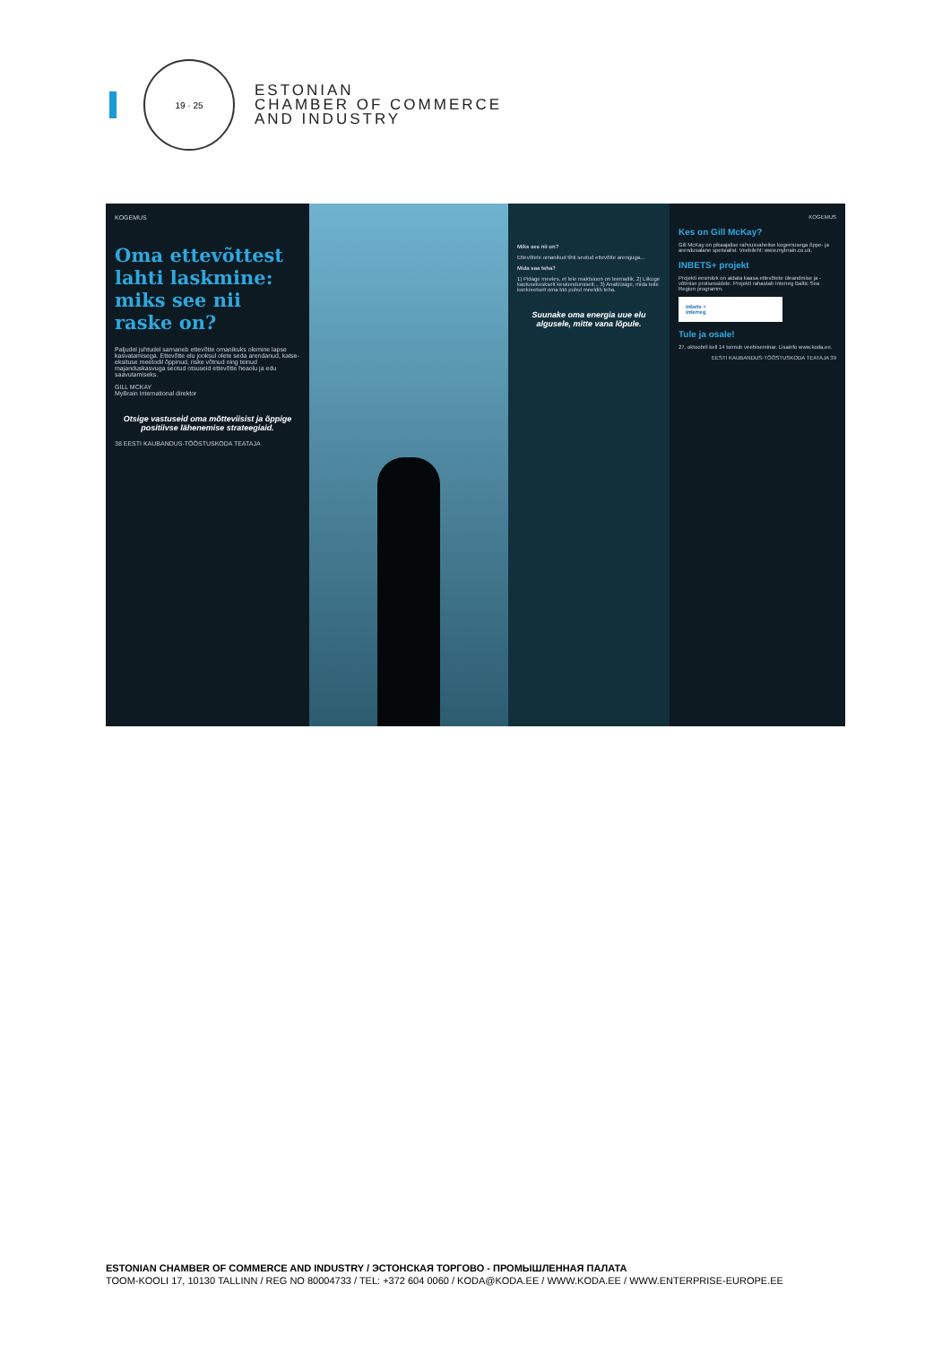19 · 25
ESTONIAN
CHAMBER OF COMMERCE
AND INDUSTRY
KOGEMUS
Oma ettevõttest lahti laskmine: miks see nii raske on?
Paljudel juhtudel sarnaneb ettevõtte omanikuks olemine lapse kasvatamisega. Ettevõtte elu jooksul olete seda arendanud, katse-eksituse meetodil õppinud, riske võtnud ning teinud majanduskasvuga seotud otsuseid ettevõtte heaolu ja edu saavutamiseks.
GILL MCKAY
MyBrain International direktor
Otsige vastuseid oma mõtteviisist ja õppige positiivse lähenemise strateegiaid.
38 EESTI KAUBANDUS-TÖÖSTUSKODA TEATAJA
Miks see nii on?
Ettevõtete omanikud tihti seotud ettevõtte arenguga...
Mida saa teha?
1) Pidage meeles, et teie reaktsioon on teemaltik. 2) Liikuge kaotusekeskselt keskendumiselt... 3) Analüüsige, mida teile konkreetselt oma töö puhul meeldib teha.
Suunake oma energia uue elu algusele, mitte vana lõpule.
KOGEMUS
Kes on Gill McKay?
Gill McKay on pikaajalise rahvusvahelise kogemusega õppe- ja arendusalane spetsialist. Veebileht: www.mybrain.co.uk.
INBETS+ projekt
Projekti eesmärk on aidata kaasa ettevõtete üleandmise ja -võtmise protsessidele. Projekti rahastab Interreg Baltic Sea Region programm.
inbets +
interreg
Tule ja osale!
27. oktoobril kell 14 toimub veebiseminar. Lisainfo www.koda.ee.
EESTI KAUBANDUS-TÖÖSTUSKODA TEATAJA 39
ESTONIAN CHAMBER OF COMMERCE AND INDUSTRY / ЭСТОНСКАЯ ТОРГОВО - ПРОМЫШЛЕННАЯ ПАЛАТА
TOOM-KOOLI 17, 10130 TALLINN / REG NO 80004733 / TEL: +372 604 0060 / KODA@KODA.EE / WWW.KODA.EE / WWW.ENTERPRISE-EUROPE.EE